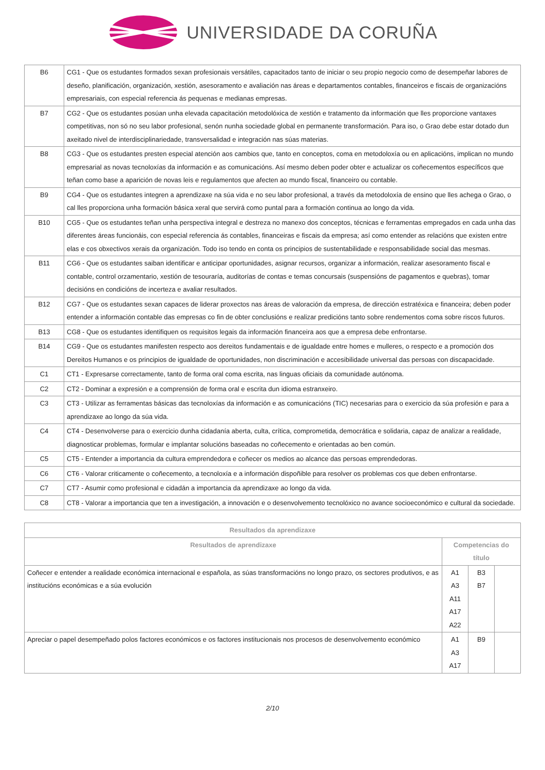UNIVERSIDADE DA CORUÑA
| B6 | CG1 - Que os estudantes formados sexan profesionais versátiles, capacitados tanto de iniciar o seu propio negocio como de desempeñar labores de deseño, planificación, organización, xestión, asesoramento e avaliación nas áreas e departamentos contables, financeiros e fiscais de organizacións empresariais, con especial referencia ás pequenas e medianas empresas. |
| B7 | CG2 - Que os estudantes posúan unha elevada capacitación metodolóxica de xestión e tratamento da información que lles proporcione vantaxes competitivas, non só no seu labor profesional, senón nunha sociedade global en permanente transformación. Para iso, o Grao debe estar dotado dun axeitado nivel de interdisciplinariedade, transversalidad e integración nas súas materias. |
| B8 | CG3 - Que os estudantes presten especial atención aos cambios que, tanto en conceptos, coma en metodoloxía ou en aplicacións, implican no mundo empresarial as novas tecnoloxías da información e as comunicacións. Así mesmo deben poder obter e actualizar os coñecementos específicos que teñan como base a aparición de novas leis e regulamentos que afecten ao mundo fiscal, financeiro ou contable. |
| B9 | CG4 - Que os estudantes integren a aprendizaxe na súa vida e no seu labor profesional, a través da metodoloxía de ensino que lles achega o Grao, o cal lles proporciona unha formación básica xeral que servirá como puntal para a formación continua ao longo da vida. |
| B10 | CG5 - Que os estudantes teñan unha perspectiva integral e destreza no manexo dos conceptos, técnicas e ferramentas empregados en cada unha das diferentes áreas funcionáis, con especial referencia ás contables, financeiras e fiscais da empresa; así como entender as relacións que existen entre elas e cos obxectivos xerais da organización. Todo iso tendo en conta os principios de sustentabilidade e responsabilidade social das mesmas. |
| B11 | CG6 - Que os estudantes saiban identificar e anticipar oportunidades, asignar recursos, organizar a información, realizar asesoramento fiscal e contable, control orzamentario, xestión de tesouraría, auditorías de contas e temas concursais (suspensións de pagamentos e quebras), tomar decisións en condicións de incerteza e avaliar resultados. |
| B12 | CG7 - Que os estudantes sexan capaces de liderar proxectos nas áreas de valoración da empresa, de dirección estratéxica e financeira; deben poder entender a información contable das empresas co fin de obter conclusións e realizar predicións tanto sobre rendementos coma sobre riscos futuros. |
| B13 | CG8 - Que os estudantes identifiquen os requisitos legais da información financeira aos que a empresa debe enfrontarse. |
| B14 | CG9 - Que os estudantes manifesten respecto aos dereitos fundamentais e de igualdade entre homes e mulleres, o respecto e a promoción dos Dereitos Humanos e os principios de igualdade de oportunidades, non discriminación e accesibilidade universal das persoas con discapacidade. |
| C1 | CT1 - Expresarse correctamente, tanto de forma oral coma escrita, nas linguas oficiais da comunidade autónoma. |
| C2 | CT2 - Dominar a expresión e a comprensión de forma oral e escrita dun idioma estranxeiro. |
| C3 | CT3 - Utilizar as ferramentas básicas das tecnoloxías da información e as comunicacións (TIC) necesarias para o exercicio da súa profesión e para a aprendizaxe ao longo da súa vida. |
| C4 | CT4 - Desenvolverse para o exercicio dunha cidadanía aberta, culta, crítica, comprometida, democrática e solidaria, capaz de analizar a realidade, diagnosticar problemas, formular e implantar solucións baseadas no coñecemento e orientadas ao ben común. |
| C5 | CT5 - Entender a importancia da cultura emprendedora e coñecer os medios ao alcance das persoas emprendedoras. |
| C6 | CT6 - Valorar criticamente o coñecemento, a tecnoloxía e a información dispoñible para resolver os problemas cos que deben enfrontarse. |
| C7 | CT7 - Asumir como profesional e cidadán a importancia da aprendizaxe ao longo da vida. |
| C8 | CT8 - Valorar a importancia que ten a investigación, a innovación e o desenvolvemento tecnolóxico no avance socioeconómico e cultural da sociedade. |
| Resultados da aprendizaxe | | | |
| --- | --- | --- | --- |
| Resultados de aprendizaxe | Competencias do título | | |
| Coñecer e entender a realidade económica internacional e española, as súas transformacións no longo prazo, os sectores produtivos, e as institucións económicas e a súa evolución | A1 A3 A11 A17 A22 | B3 B7 | |
| Apreciar o papel desempeñado polos factores económicos e os factores institucionais nos procesos de desenvolvemento económico | A1 A3 A17 | B9 | |
2/10